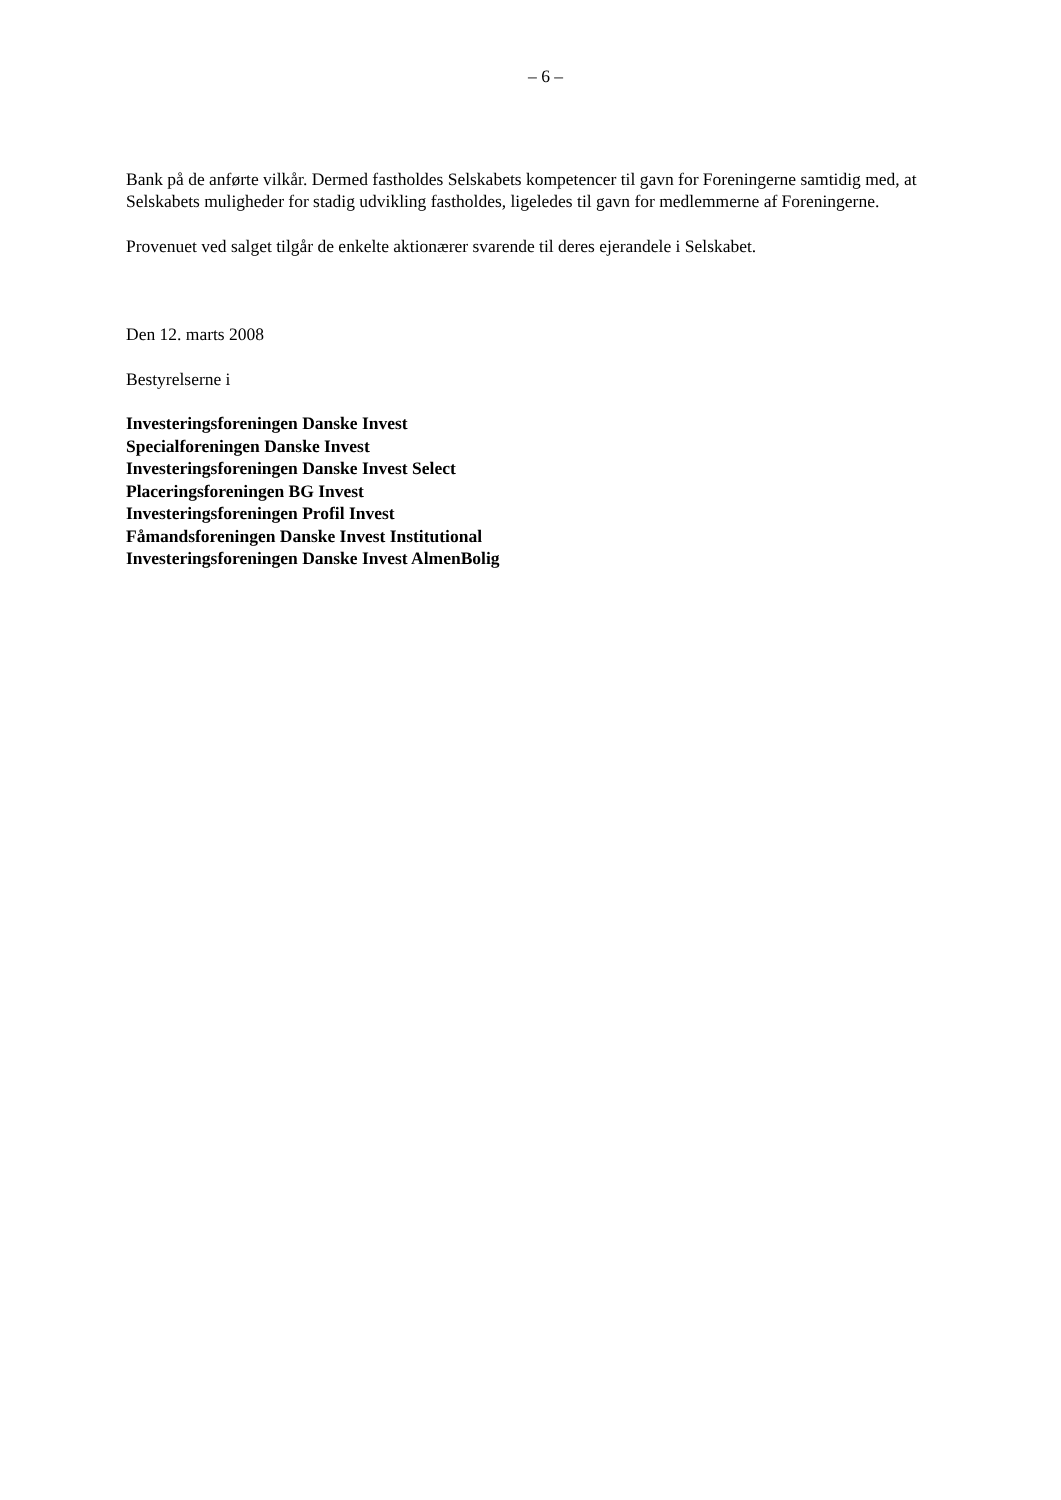– 6 –
Bank på de anførte vilkår. Dermed fastholdes Selskabets kompetencer til gavn for Foreningerne samtidig med, at Selskabets muligheder for stadig udvikling fastholdes, ligeledes til gavn for medlemmerne af Foreningerne.
Provenuet ved salget tilgår de enkelte aktionærer svarende til deres ejerandele i Selskabet.
Den 12. marts 2008
Bestyrelserne i
Investeringsforeningen Danske Invest
Specialforeningen Danske Invest
Investeringsforeningen Danske Invest Select
Placeringsforeningen BG Invest
Investeringsforeningen Profil Invest
Fåmandsforeningen Danske Invest Institutional
Investeringsforeningen Danske Invest AlmenBolig